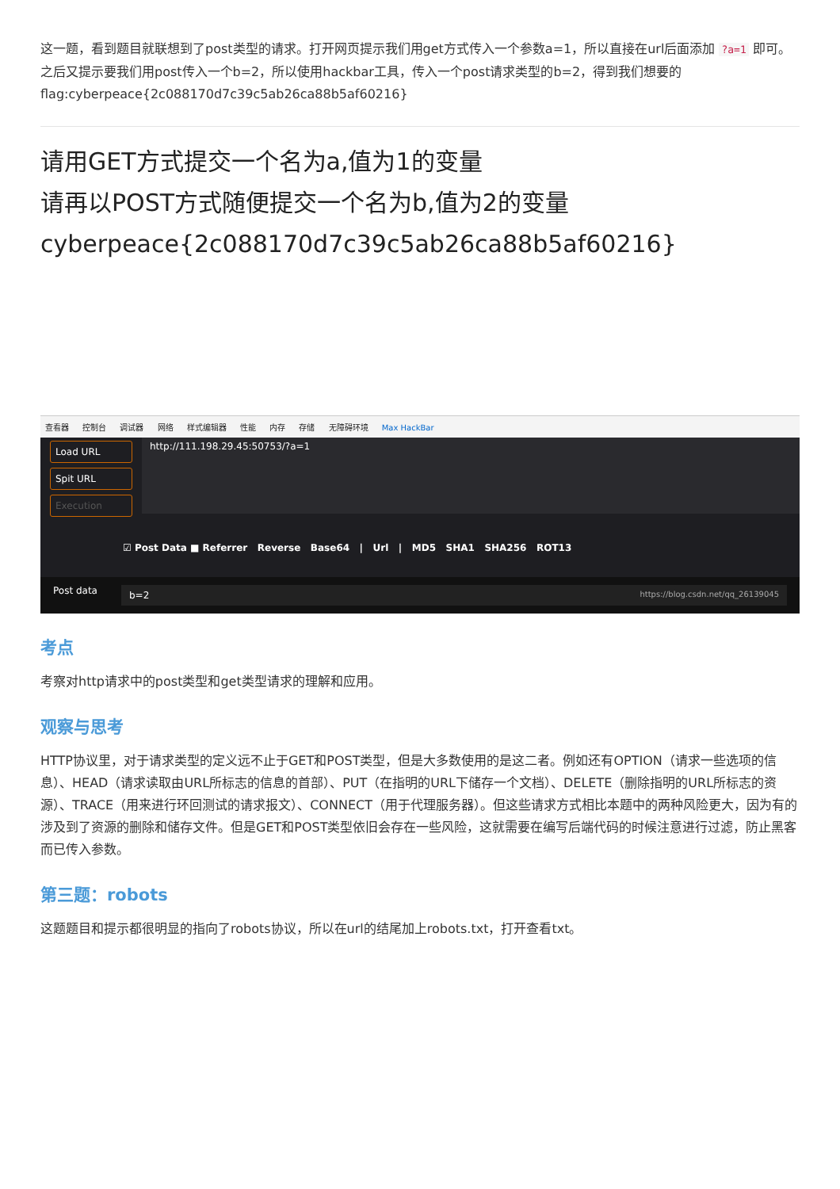这一题，看到题目就联想到了post类型的请求。打开网页提示我们用get方式传入一个参数a=1，所以直接在url后面添加 ?a=1 即可。之后又提示要我们用post传入一个b=2，所以使用hackbar工具，传入一个post请求类型的b=2，得到我们想要的flag:cyberpeace{2c088170d7c39c5ab26ca88b5af60216}
请用GET方式提交一个名为a,值为1的变量
请再以POST方式随便提交一个名为b,值为2的变量
cyberpeace{2c088170d7c39c5ab26ca88b5af60216}
查看器 控制台 调试器 网络 样式编辑器 性能 内存 存储 无障碍环境 Max HackBar
Load URL
Spit URL
Execution
http://111.198.29.45:50753/?a=1
☑ Post Data ■ Referrer Reverse Base64 | Url | MD5 SHA1 SHA256 ROT13
Post data
b=2 https://blog.csdn.net/qq_26139045
考点
考察对http请求中的post类型和get类型请求的理解和应用。
观察与思考
HTTP协议里，对于请求类型的定义远不止于GET和POST类型，但是大多数使用的是这二者。例如还有OPTION（请求一些选项的信息）、HEAD（请求读取由URL所标志的信息的首部）、PUT（在指明的URL下储存一个文档）、DELETE（删除指明的URL所标志的资源）、TRACE（用来进行环回测试的请求报文）、CONNECT（用于代理服务器）。但这些请求方式相比本题中的两种风险更大，因为有的涉及到了资源的删除和储存文件。但是GET和POST类型依旧会存在一些风险，这就需要在编写后端代码的时候注意进行过滤，防止黑客而已传入参数。
第三题：robots
这题题目和提示都很明显的指向了robots协议，所以在url的结尾加上robots.txt，打开查看txt。